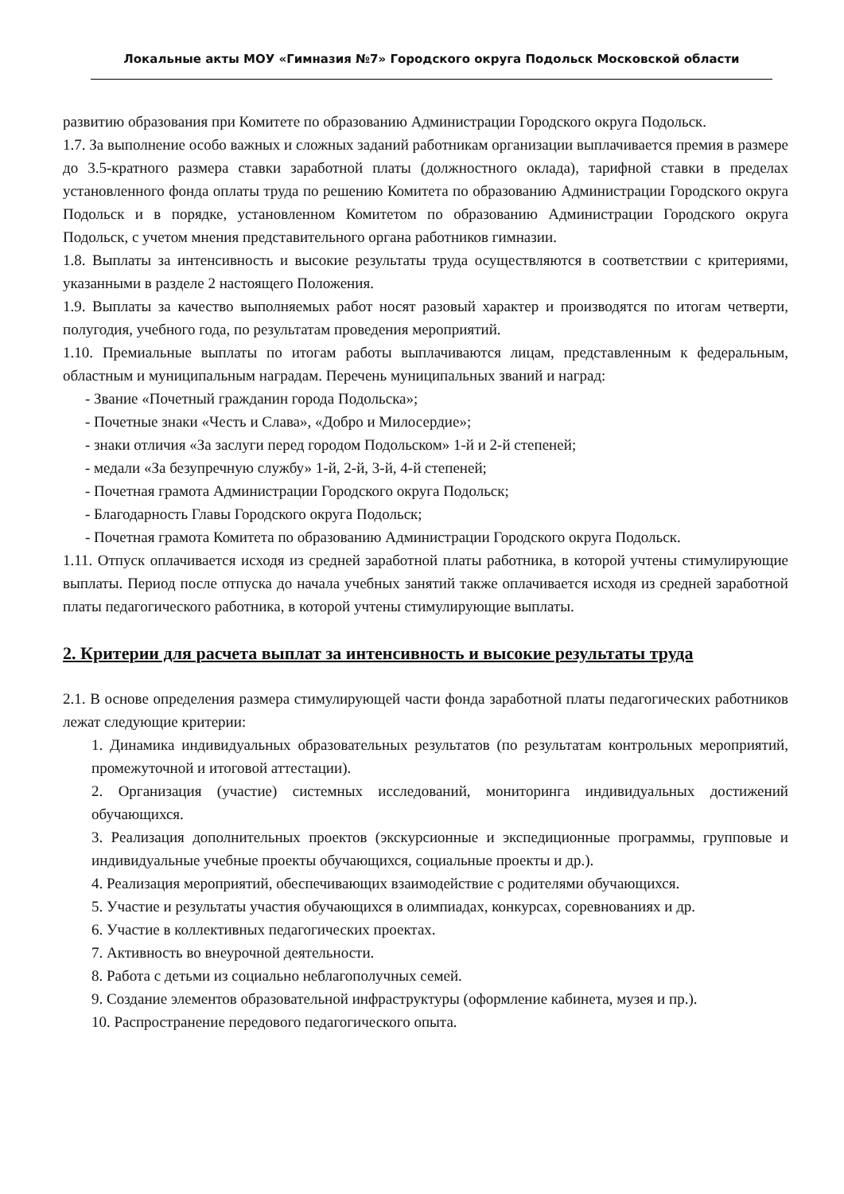Локальные акты МОУ «Гимназия №7» Городского округа Подольск Московской области
развитию образования при Комитете по образованию Администрации Городского округа Подольск.
1.7. За выполнение особо важных и сложных заданий работникам организации выплачивается премия в размере до 3.5-кратного размера ставки заработной платы (должностного оклада), тарифной ставки в пределах установленного фонда оплаты труда по решению Комитета по образованию Администрации Городского округа Подольск и в порядке, установленном Комитетом по образованию Администрации Городского округа Подольск, с учетом мнения представительного органа работников гимназии.
1.8. Выплаты за интенсивность и высокие результаты труда осуществляются в соответствии с критериями, указанными в разделе 2 настоящего Положения.
1.9. Выплаты за качество выполняемых работ носят разовый характер и производятся по итогам четверти, полугодия, учебного года, по результатам проведения мероприятий.
1.10. Премиальные выплаты по итогам работы выплачиваются лицам, представленным к федеральным, областным и муниципальным наградам. Перечень муниципальных званий и наград:
- Звание «Почетный гражданин города Подольска»;
- Почетные знаки «Честь и Слава», «Добро и Милосердие»;
- знаки отличия «За заслуги перед городом Подольском» 1-й и 2-й степеней;
- медали «За безупречную службу» 1-й, 2-й, 3-й, 4-й степеней;
- Почетная грамота Администрации Городского округа Подольск;
- Благодарность Главы Городского округа Подольск;
- Почетная грамота Комитета по образованию Администрации Городского округа Подольск.
1.11. Отпуск оплачивается исходя из средней заработной платы работника, в которой учтены стимулирующие выплаты. Период после отпуска до начала учебных занятий также оплачивается исходя из средней заработной платы педагогического работника, в которой учтены стимулирующие выплаты.
2. Критерии для расчета выплат за интенсивность и высокие результаты труда
2.1. В основе определения размера стимулирующей части фонда заработной платы педагогических работников лежат следующие критерии:
1. Динамика индивидуальных образовательных результатов (по результатам контрольных мероприятий, промежуточной и итоговой аттестации).
2. Организация (участие) системных исследований, мониторинга индивидуальных достижений обучающихся.
3. Реализация дополнительных проектов (экскурсионные и экспедиционные программы, групповые и индивидуальные учебные проекты обучающихся, социальные проекты и др.).
4. Реализация мероприятий, обеспечивающих взаимодействие с родителями обучающихся.
5. Участие и результаты участия обучающихся в олимпиадах, конкурсах, соревнованиях и др.
6. Участие в коллективных педагогических проектах.
7. Активность во внеурочной деятельности.
8. Работа с детьми из социально неблагополучных семей.
9. Создание элементов образовательной инфраструктуры (оформление кабинета, музея и пр.).
10. Распространение передового педагогического опыта.